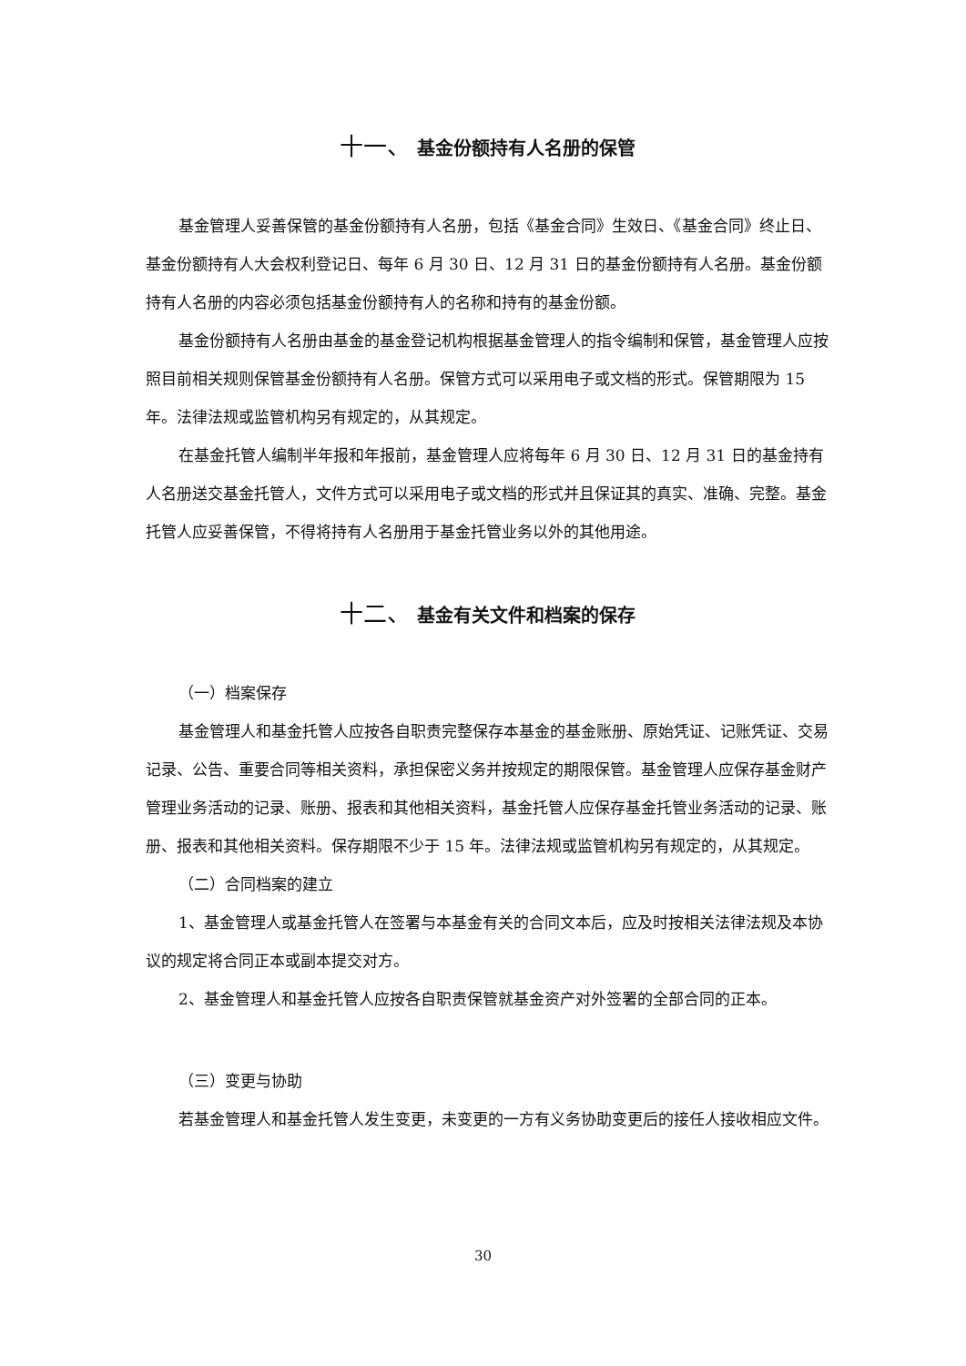十一、 基金份额持有人名册的保管
基金管理人妥善保管的基金份额持有人名册，包括《基金合同》生效日、《基金合同》终止日、基金份额持有人大会权利登记日、每年 6 月 30 日、12 月 31 日的基金份额持有人名册。基金份额持有人名册的内容必须包括基金份额持有人的名称和持有的基金份额。
基金份额持有人名册由基金的基金登记机构根据基金管理人的指令编制和保管，基金管理人应按照目前相关规则保管基金份额持有人名册。保管方式可以采用电子或文档的形式。保管期限为 15 年。法律法规或监管机构另有规定的，从其规定。
在基金托管人编制半年报和年报前，基金管理人应将每年 6 月 30 日、12 月 31 日的基金持有人名册送交基金托管人，文件方式可以采用电子或文档的形式并且保证其的真实、准确、完整。基金托管人应妥善保管，不得将持有人名册用于基金托管业务以外的其他用途。
十二、 基金有关文件和档案的保存
（一）档案保存
基金管理人和基金托管人应按各自职责完整保存本基金的基金账册、原始凭证、记账凭证、交易记录、公告、重要合同等相关资料，承担保密义务并按规定的期限保管。基金管理人应保存基金财产管理业务活动的记录、账册、报表和其他相关资料，基金托管人应保存基金托管业务活动的记录、账册、报表和其他相关资料。保存期限不少于 15 年。法律法规或监管机构另有规定的，从其规定。
（二）合同档案的建立
1、基金管理人或基金托管人在签署与本基金有关的合同文本后，应及时按相关法律法规及本协议的规定将合同正本或副本提交对方。
2、基金管理人和基金托管人应按各自职责保管就基金资产对外签署的全部合同的正本。
（三）变更与协助
若基金管理人和基金托管人发生变更，未变更的一方有义务协助变更后的接任人接收相应文件。
30